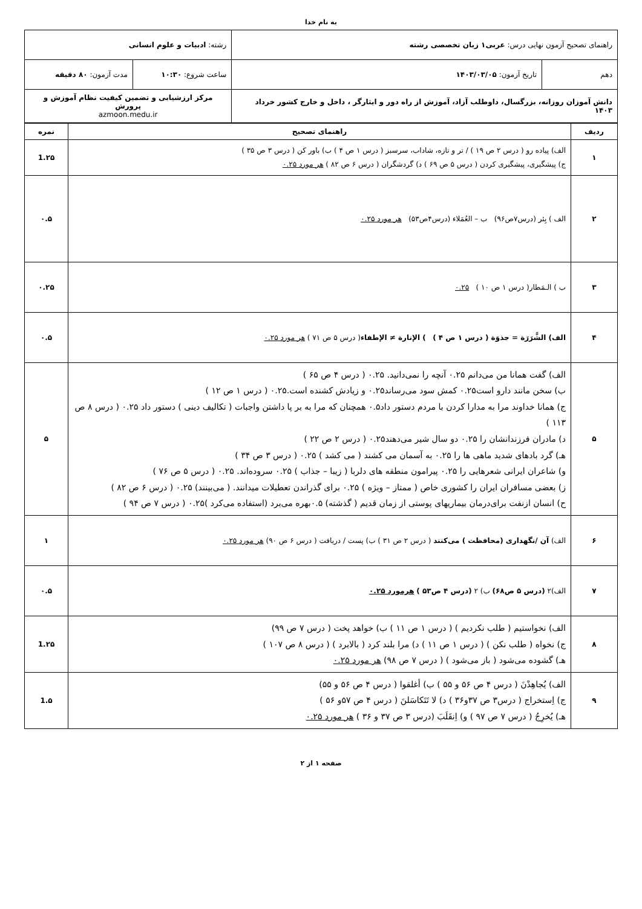به نام خدا
| راهنمای تصحیح آزمون نهایی درس: عربی۱ زبان تخصصی رشته | | رشته: ادبیات و علوم انسانی | |
| دهم | تاریخ آزمون: ۱۴۰۳/۰۳/۰۵ | ساعت شروع: ۱۰:۳۰ | مدت آزمون: ۸۰ دقیقه |
| دانش آموزان روزانه، بزرگسال، داوطلب آزاد، آموزش از راه دور و ایثارگر ، داخل و خارج کشور خرداد ۱۴۰۳ | | مرکز ارزشیابی و تضمین کیفیت نظام آموزش و پرورش azmoon.medu.ir | |
| ردیف | راهنمای تصحیح | نمره |
| --- | --- | --- |
| ۱ | الف) پیاده رو ( درس ۲ ص ۱۹ ) / تر و تازه، شاداب، سرسبز ( درس ۱ ص ۴ ) ب) باور کن ( درس ۳ ص ۳۵ ) ج) پیشگیری، پیشگیری کردن ( درس ۵ ص ۶۹ ) د) گردشگران ( درس ۶ ص ۸۲ ) هر مورد ۰.۲۵ | 1.۲۵ |
| ۲ | الف ) بِئر (درس۷ص۹۶) ب – العُمَلاء (درس۴ص۵۳) هر مورد ۰.۲۵ | ۰.۵ |
| ۳ | ب ) الـمَطار( درس ۱ ص ۱۰ ) ۰.۲۵ | ۰.۲۵ |
| ۴ | الف) الشَّرَرَة = جذوَة ( درس ۱ ص ۴ ) ) الإنارة ≠ الإطفاء ( درس ۵ ص ۷۱ ) هر مورد ۰.۲۵ | ۰.۵ |
| ۵ | الف) گفت همانا من می‌دانم ۰.۲۵ آنچه را نمی‌دانید. ۰.۲۵ ( درس ۴ ص ۶۵ ) ب) سخن مانند دارو است۰.۲۵ کمش سود می‌رساند۰.۲۵ و زیادش کشنده است.۰.۲۵ ( درس ۱ ص ۱۲ ) ج) همانا خداوند مرا به مدارا کردن با مردم دستور داد۰.۵ همچنان که مرا به بر پا داشتن واجبات ( تکالیف دینی ) دستور داد ۰.۲۵ ( درس ۸ ص ۱۱۳ ) د) مادران فرزندانشان را ۰.۲۵ دو سال شیر می‌دهند۰.۲۵ ( درس ۲ ص ۲۲ ) هـ) گرد بادهای شدید ماهی ها را ۰.۲۵ به آسمان می کشند ( می کشد ) ۰.۲۵ ( درس ۳ ص ۳۴ ) و) شاعران ایرانی شعرهایی را ۰.۲۵ پیرامون منطقه های دلربا ( زیبا – جذاب ) ۰.۲۵ سروده‌اند. ۰.۲۵ ( درس ۵ ص ۷۶ ) ز) بعضی مسافران ایران را کشوری خاص ( ممتاز – ویژه ) ۰.۲۵ برای گذراندن تعطیلات میدانند. ( می‌بینند) ۰.۲۵ ( درس ۶ ص ۸۲ ) ح) انسان ازنفت برای‌درمان بیماریهای پوستی از زمان قدیم ( گذشته) ۰.۵بهره می‌برد (استفاده می‌کرد )۰.۲۵ ( درس ۷ ص ۹۴ ) | ۵ |
| ۶ | الف) آن /نگهداری (محافظت ) می‌کنند ( درس ۲ ص ۳۱ ) ب) پست / دریافت ( درس ۶ ص ۹۰) هر مورد ۰.۲۵ | ۱ |
| ۷ | الف)۲ (درس ۵ ص۶۸) ب) ۲ (درس ۴ ص۵۳ ) هرمورد ۰.۲۵ | ۰.۵ |
| ۸ | الف) نخواستیم ( طلب نکردیم ) ( درس ۱ ص ۱۱ ) ب) خواهد پخت ( درس ۷ ص ۹۹) ج) نخواه ( طلب نکن ) ( درس ۱ ص ۱۱ ) د) مرا بلند کرد ( بالابرد ) ( درس ۸ ص ۱۰۷ ) هـ) گشوده می‌شود ( باز می‌شود ) ( درس ۷ ص ۹۸) هر مورد ۰.۲۵ | 1.۲۵ |
| ۹ | الف) یُجاهِدْنَ ( درس ۴ ص ۵۶ و ۵۵ ) ب) أغلقوا ( درس ۴ ص ۵۶ و ۵۵) ج) اِستخراج ( درس۳ ص ۳۷و۳۶ ) د) لا تَتَکاسَلنَ ( درس ۴ ص ۵۷و ۵۶ ) هـ) یُخرِجُ ( درس ۷ ص ۹۷ ) و) اِنقَلَبَ (درس ۳ ص ۳۷ و ۳۶ ) هر مورد ۰.۲۵ | 1.۵ |
صفحه ۱ از ۲